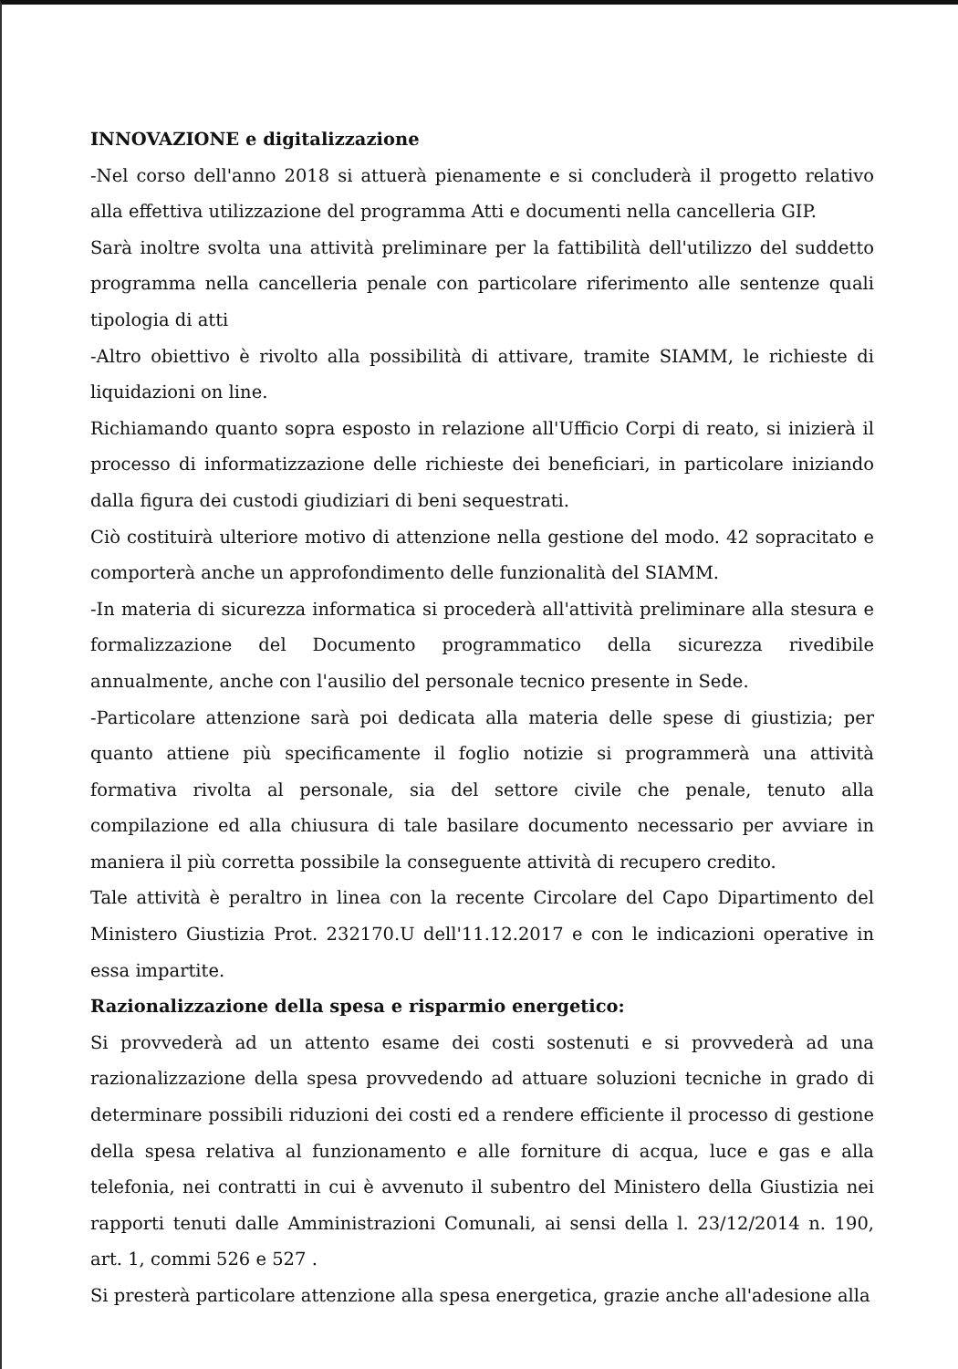INNOVAZIONE e digitalizzazione
-Nel corso dell'anno 2018 si attuerà pienamente e si concluderà il progetto relativo alla effettiva utilizzazione del programma Atti e documenti nella cancelleria GIP.
Sarà inoltre svolta una attività preliminare per la fattibilità dell'utilizzo del suddetto programma nella cancelleria penale con particolare riferimento alle sentenze quali tipologia di atti
-Altro obiettivo è rivolto alla possibilità di attivare, tramite SIAMM, le richieste di liquidazioni on line.
Richiamando quanto sopra esposto in relazione all'Ufficio Corpi di reato, si inizierà il processo di informatizzazione delle richieste dei beneficiari, in particolare iniziando dalla figura dei custodi giudiziari di beni sequestrati.
Ciò costituirà ulteriore motivo di attenzione nella gestione del modo. 42 sopracitato e comporterà anche un approfondimento delle funzionalità del SIAMM.
-In materia di sicurezza informatica si procederà all'attività preliminare alla stesura e formalizzazione del Documento programmatico della sicurezza rivedibile annualmente, anche con l'ausilio del personale tecnico presente in Sede.
-Particolare attenzione sarà poi dedicata alla materia delle spese di giustizia; per quanto attiene più specificamente il foglio notizie si programmerà una attività formativa rivolta al personale, sia del settore civile che penale, tenuto alla compilazione ed alla chiusura di tale basilare documento necessario per avviare in maniera il più corretta possibile la conseguente attività di recupero credito.
Tale attività è peraltro in linea con la recente Circolare del Capo Dipartimento del Ministero Giustizia Prot. 232170.U dell'11.12.2017 e con le indicazioni operative in essa impartite.
Razionalizzazione della spesa e risparmio energetico:
Si provvederà ad un attento esame dei costi sostenuti e si provvederà ad una razionalizzazione della spesa provvedendo ad attuare soluzioni tecniche in grado di determinare possibili riduzioni dei costi ed a rendere efficiente il processo di gestione della spesa relativa al funzionamento e alle forniture di acqua, luce e gas e alla telefonia, nei contratti in cui è avvenuto il subentro del Ministero della Giustizia nei rapporti tenuti dalle Amministrazioni Comunali, ai sensi della l. 23/12/2014 n. 190, art. 1, commi 526 e 527 .
Si presterà particolare attenzione alla spesa energetica, grazie anche all'adesione alla